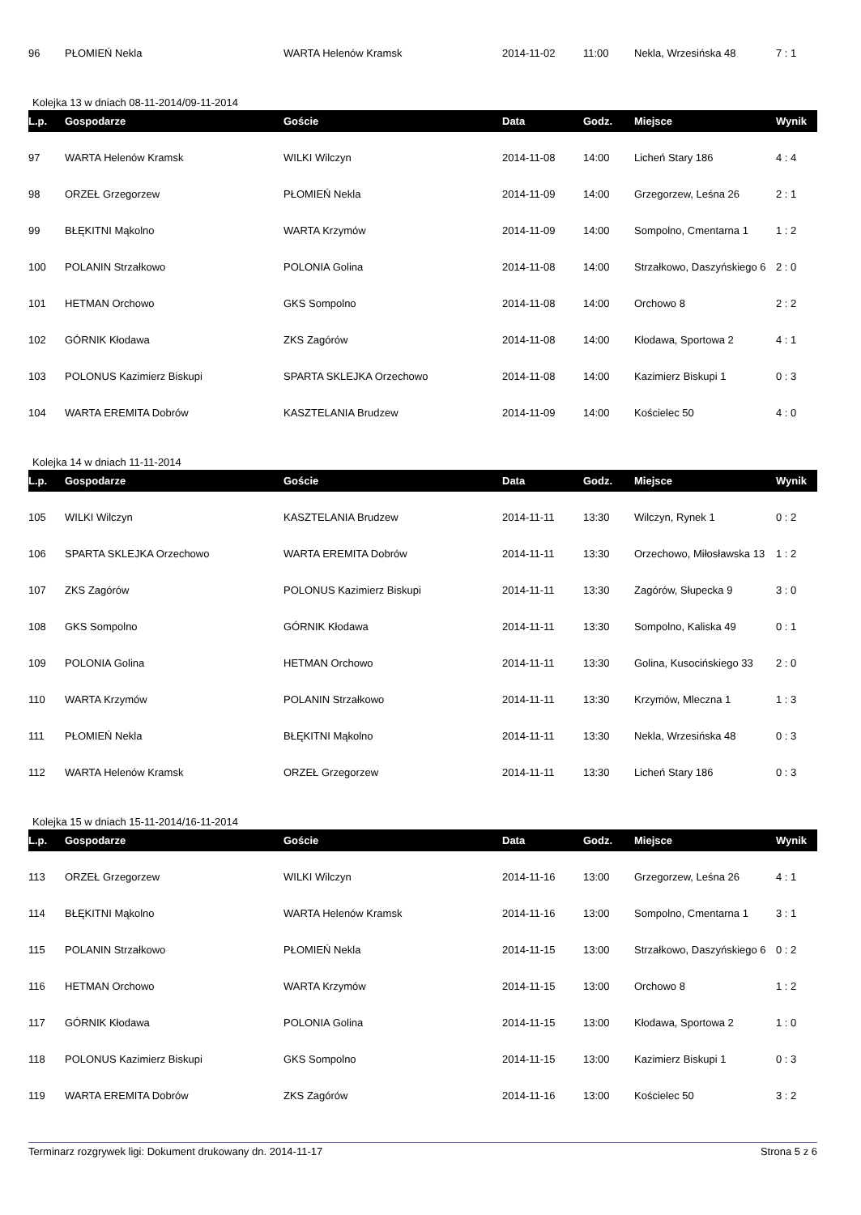| 96 | PŁOMIEŃ Nekla | WARTA Helenów Kramsk | 2014-11-02 | 11:00 | Nekla, Wrzesińska 48 | 7 : 1 |
Kolejka 13 w dniach 08-11-2014/09-11-2014
| L.p. | Gospodarze | Goście | Data | Godz. | Miejsce | Wynik |
| --- | --- | --- | --- | --- | --- | --- |
| 97 | WARTA Helenów Kramsk | WILKI Wilczyn | 2014-11-08 | 14:00 | Licheń Stary 186 | 4 : 4 |
| 98 | ORZEŁ Grzegorzew | PŁOMIEŃ Nekla | 2014-11-09 | 14:00 | Grzegorzew, Leśna 26 | 2 : 1 |
| 99 | BŁĘKITNI Mąkolno | WARTA Krzymów | 2014-11-09 | 14:00 | Sompolno, Cmentarna 1 | 1 : 2 |
| 100 | POLANIN Strzałkowo | POLONIA Golina | 2014-11-08 | 14:00 | Strzałkowo, Daszyńskiego 6 | 2 : 0 |
| 101 | HETMAN Orchowo | GKS Sompolno | 2014-11-08 | 14:00 | Orchowo 8 | 2 : 2 |
| 102 | GÓRNIK Kłodawa | ZKS Zagórów | 2014-11-08 | 14:00 | Kłodawa, Sportowa 2 | 4 : 1 |
| 103 | POLONUS Kazimierz Biskupi | SPARTA SKLEJKA Orzechowo | 2014-11-08 | 14:00 | Kazimierz Biskupi 1 | 0 : 3 |
| 104 | WARTA EREMITA Dobrów | KASZTELANIA Brudzew | 2014-11-09 | 14:00 | Kościelec 50 | 4 : 0 |
Kolejka 14 w dniach 11-11-2014
| L.p. | Gospodarze | Goście | Data | Godz. | Miejsce | Wynik |
| --- | --- | --- | --- | --- | --- | --- |
| 105 | WILKI Wilczyn | KASZTELANIA Brudzew | 2014-11-11 | 13:30 | Wilczyn, Rynek 1 | 0 : 2 |
| 106 | SPARTA SKLEJKA Orzechowo | WARTA EREMITA Dobrów | 2014-11-11 | 13:30 | Orzechowo, Miłosławska 13 | 1 : 2 |
| 107 | ZKS Zagórów | POLONUS Kazimierz Biskupi | 2014-11-11 | 13:30 | Zagórów, Słupecka 9 | 3 : 0 |
| 108 | GKS Sompolno | GÓRNIK Kłodawa | 2014-11-11 | 13:30 | Sompolno, Kaliska 49 | 0 : 1 |
| 109 | POLONIA Golina | HETMAN Orchowo | 2014-11-11 | 13:30 | Golina, Kusocińskiego 33 | 2 : 0 |
| 110 | WARTA Krzymów | POLANIN Strzałkowo | 2014-11-11 | 13:30 | Krzymów, Mleczna 1 | 1 : 3 |
| 111 | PŁOMIEŃ Nekla | BŁĘKITNI Mąkolno | 2014-11-11 | 13:30 | Nekla, Wrzesińska 48 | 0 : 3 |
| 112 | WARTA Helenów Kramsk | ORZEŁ Grzegorzew | 2014-11-11 | 13:30 | Licheń Stary 186 | 0 : 3 |
Kolejka 15 w dniach 15-11-2014/16-11-2014
| L.p. | Gospodarze | Goście | Data | Godz. | Miejsce | Wynik |
| --- | --- | --- | --- | --- | --- | --- |
| 113 | ORZEŁ Grzegorzew | WILKI Wilczyn | 2014-11-16 | 13:00 | Grzegorzew, Leśna 26 | 4 : 1 |
| 114 | BŁĘKITNI Mąkolno | WARTA Helenów Kramsk | 2014-11-16 | 13:00 | Sompolno, Cmentarna 1 | 3 : 1 |
| 115 | POLANIN Strzałkowo | PŁOMIEŃ Nekla | 2014-11-15 | 13:00 | Strzałkowo, Daszyńskiego 6 | 0 : 2 |
| 116 | HETMAN Orchowo | WARTA Krzymów | 2014-11-15 | 13:00 | Orchowo 8 | 1 : 2 |
| 117 | GÓRNIK Kłodawa | POLONIA Golina | 2014-11-15 | 13:00 | Kłodawa, Sportowa 2 | 1 : 0 |
| 118 | POLONUS Kazimierz Biskupi | GKS Sompolno | 2014-11-15 | 13:00 | Kazimierz Biskupi 1 | 0 : 3 |
| 119 | WARTA EREMITA Dobrów | ZKS Zagórów | 2014-11-16 | 13:00 | Kościelec 50 | 3 : 2 |
Terminarz rozgrywek ligi: Dokument drukowany dn. 2014-11-17 Strona 5 z 6